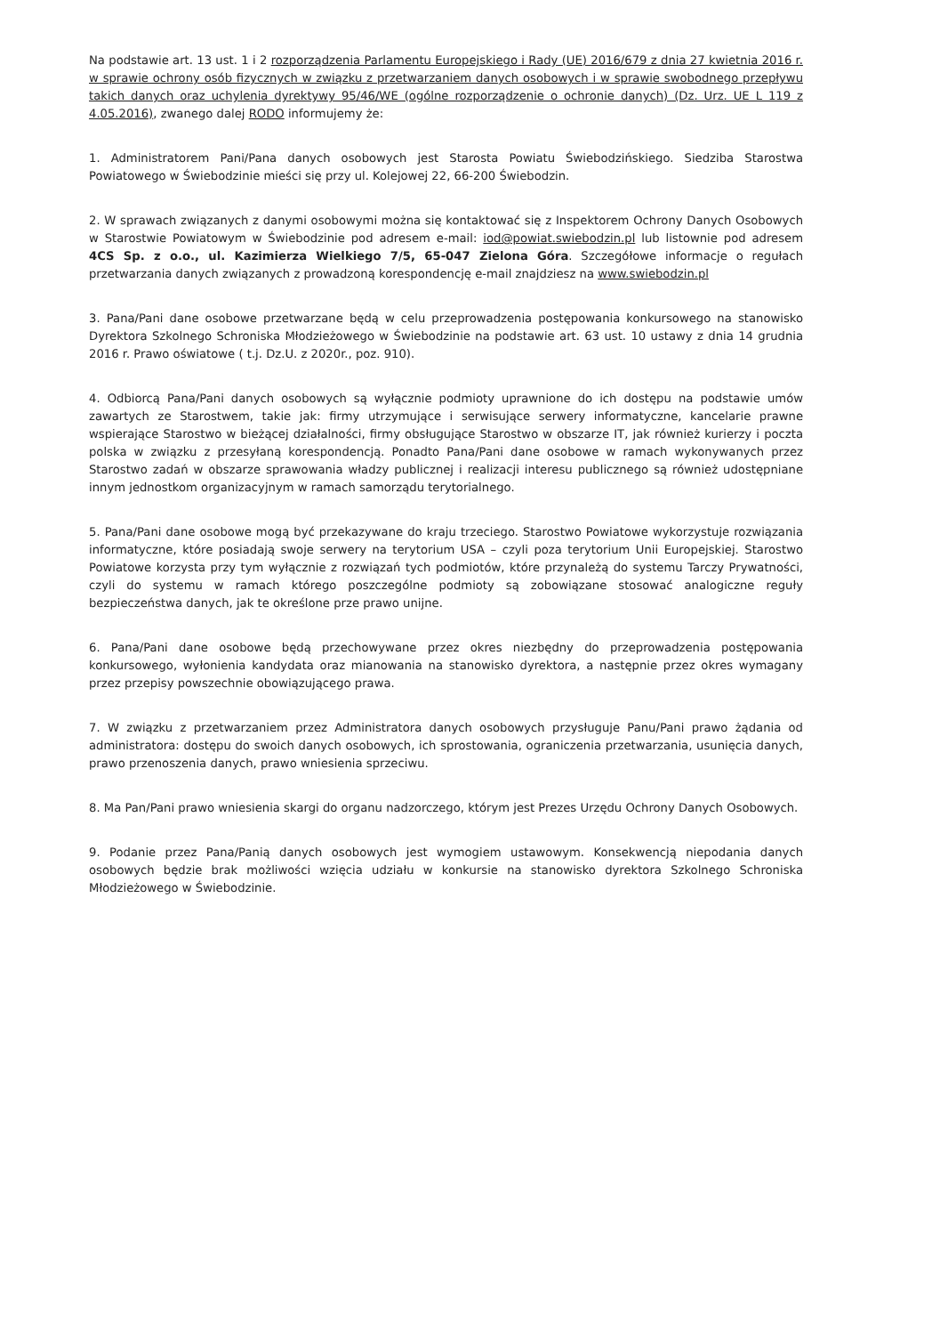Na podstawie art. 13 ust. 1 i 2 rozporządzenia Parlamentu Europejskiego i Rady (UE) 2016/679 z dnia 27 kwietnia 2016 r. w sprawie ochrony osób fizycznych w związku z przetwarzaniem danych osobowych i w sprawie swobodnego przepływu takich danych oraz uchylenia dyrektywy 95/46/WE (ogólne rozporządzenie o ochronie danych) (Dz. Urz. UE L 119 z 4.05.2016), zwanego dalej RODO informujemy że:
1. Administratorem Pani/Pana danych osobowych jest Starosta Powiatu Świebodzińskiego. Siedziba Starostwa Powiatowego w Świebodzinie mieści się przy ul. Kolejowej 22, 66-200 Świebodzin.
2. W sprawach związanych z danymi osobowymi można się kontaktować się z Inspektorem Ochrony Danych Osobowych w Starostwie Powiatowym w Świebodzinie pod adresem e-mail: iod@powiat.swiebodzin.pl lub listownie pod adresem 4CS Sp. z o.o., ul. Kazimierza Wielkiego 7/5, 65-047 Zielona Góra. Szczegółowe informacje o regułach przetwarzania danych związanych z prowadzoną korespondencję e-mail znajdziesz na www.swiebodzin.pl
3. Pana/Pani dane osobowe przetwarzane będą w celu przeprowadzenia postępowania konkursowego na stanowisko Dyrektora Szkolnego Schroniska Młodzieżowego w Świebodzinie na podstawie art. 63 ust. 10 ustawy z dnia 14 grudnia 2016 r. Prawo oświatowe ( t.j. Dz.U. z 2020r., poz. 910).
4. Odbiorcą Pana/Pani danych osobowych są wyłącznie podmioty uprawnione do ich dostępu na podstawie umów zawartych ze Starostwem, takie jak: firmy utrzymujące i serwisujące serwery informatyczne, kancelarie prawne wspierające Starostwo w bieżącej działalności, firmy obsługujące Starostwo w obszarze IT, jak również kurierzy i poczta polska w związku z przesyłaną korespondencją. Ponadto Pana/Pani dane osobowe w ramach wykonywanych przez Starostwo zadań w obszarze sprawowania władzy publicznej i realizacji interesu publicznego są również udostępniane innym jednostkom organizacyjnym w ramach samorządu terytorialnego.
5. Pana/Pani dane osobowe mogą być przekazywane do kraju trzeciego. Starostwo Powiatowe wykorzystuje rozwiązania informatyczne, które posiadają swoje serwery na terytorium USA – czyli poza terytorium Unii Europejskiej. Starostwo Powiatowe korzysta przy tym wyłącznie z rozwiązań tych podmiotów, które przynależą do systemu Tarczy Prywatności, czyli do systemu w ramach którego poszczególne podmioty są zobowiązane stosować analogiczne reguły bezpieczeństwa danych, jak te określone prze prawo unijne.
6. Pana/Pani dane osobowe będą przechowywane przez okres niezbędny do przeprowadzenia postępowania konkursowego, wyłonienia kandydata oraz mianowania na stanowisko dyrektora, a następnie przez okres wymagany przez przepisy powszechnie obowiązującego prawa.
7. W związku z przetwarzaniem przez Administratora danych osobowych przysługuje Panu/Pani prawo żądania od administratora: dostępu do swoich danych osobowych, ich sprostowania, ograniczenia przetwarzania, usunięcia danych, prawo przenoszenia danych, prawo wniesienia sprzeciwu.
8. Ma Pan/Pani prawo wniesienia skargi do organu nadzorczego, którym jest Prezes Urzędu Ochrony Danych Osobowych.
9. Podanie przez Pana/Panią danych osobowych jest wymogiem ustawowym. Konsekwencją niepodania danych osobowych będzie brak możliwości wzięcia udziału w konkursie na stanowisko dyrektora Szkolnego Schroniska Młodzieżowego w Świebodzinie.